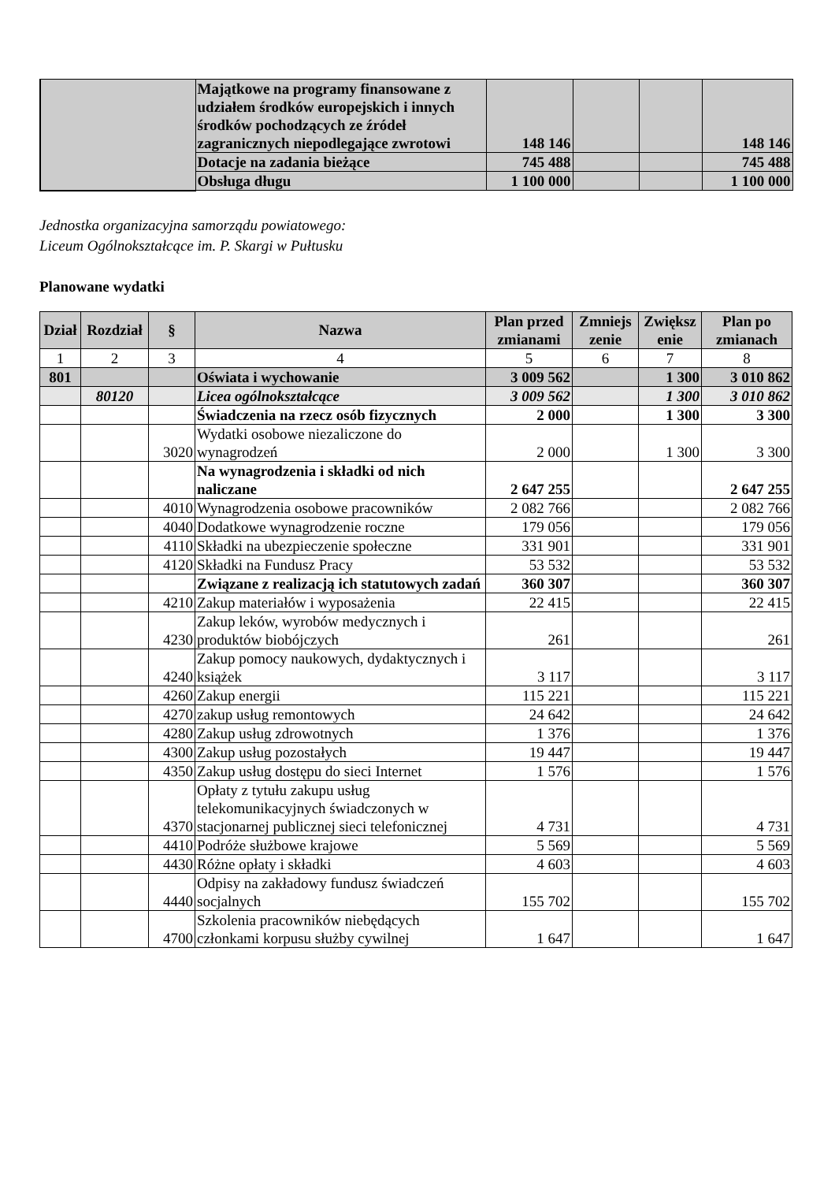| | Majątkowe na programy finansowane z udziałem środków europejskich i innych środków pochodzących ze źródeł zagranicznych niepodlegające zwrotowi | 148 146 | | | 148 146 |
| | Dotacje na zadania bieżące | 745 488 | | | 745 488 |
| | Obsługa długu | 1 100 000 | | | 1 100 000 |
Jednostka organizacyjna samorządu powiatowego:
Liceum Ogólnokształcące im. P. Skargi w Pułtusku
Planowane wydatki
| Dział | Rozdział | § | Nazwa | Plan przed zmianami | Zmniejs zenie | Zwiększ enie | Plan po zmianach |
| --- | --- | --- | --- | --- | --- | --- | --- |
| 1 | 2 | 3 | 4 | 5 | 6 | 7 | 8 |
| 801 | | | Oświata i wychowanie | 3 009 562 | | 1 300 | 3 010 862 |
| | 80120 | | Licea ogólnokształcące | 3 009 562 | | 1 300 | 3 010 862 |
| | | | Świadczenia na rzecz osób fizycznych | 2 000 | | 1 300 | 3 300 |
| | | 3020 | Wydatki osobowe niezaliczone do wynagrodzeń | 2 000 | | 1 300 | 3 300 |
| | | | Na wynagrodzenia i składki od nich naliczane | 2 647 255 | | | 2 647 255 |
| | | 4010 | Wynagrodzenia osobowe pracowników | 2 082 766 | | | 2 082 766 |
| | | 4040 | Dodatkowe wynagrodzenie roczne | 179 056 | | | 179 056 |
| | | 4110 | Składki na ubezpieczenie społeczne | 331 901 | | | 331 901 |
| | | 4120 | Składki na Fundusz Pracy | 53 532 | | | 53 532 |
| | | | Związane z realizacją ich statutowych zadań | 360 307 | | | 360 307 |
| | | 4210 | Zakup materiałów i wyposażenia | 22 415 | | | 22 415 |
| | | 4230 | Zakup leków, wyrobów medycznych i produktów biobójczych | 261 | | | 261 |
| | | 4240 | Zakup pomocy naukowych, dydaktycznych i książek | 3 117 | | | 3 117 |
| | | 4260 | Zakup energii | 115 221 | | | 115 221 |
| | | 4270 | zakup usług remontowych | 24 642 | | | 24 642 |
| | | 4280 | Zakup usług zdrowotnych | 1 376 | | | 1 376 |
| | | 4300 | Zakup usług pozostałych | 19 447 | | | 19 447 |
| | | 4350 | Zakup usług dostępu do sieci Internet | 1 576 | | | 1 576 |
| | | 4370 | Opłaty z tytułu zakupu usług telekomunikacyjnych świadczonych w stacjonarnej publicznej sieci telefonicznej | 4 731 | | | 4 731 |
| | | 4410 | Podróże służbowe krajowe | 5 569 | | | 5 569 |
| | | 4430 | Różne opłaty i składki | 4 603 | | | 4 603 |
| | | 4440 | Odpisy na zakładowy fundusz świadczeń socjalnych | 155 702 | | | 155 702 |
| | | 4700 | Szkolenia pracowników niebędących członkami korpusu służby cywilnej | 1 647 | | | 1 647 |